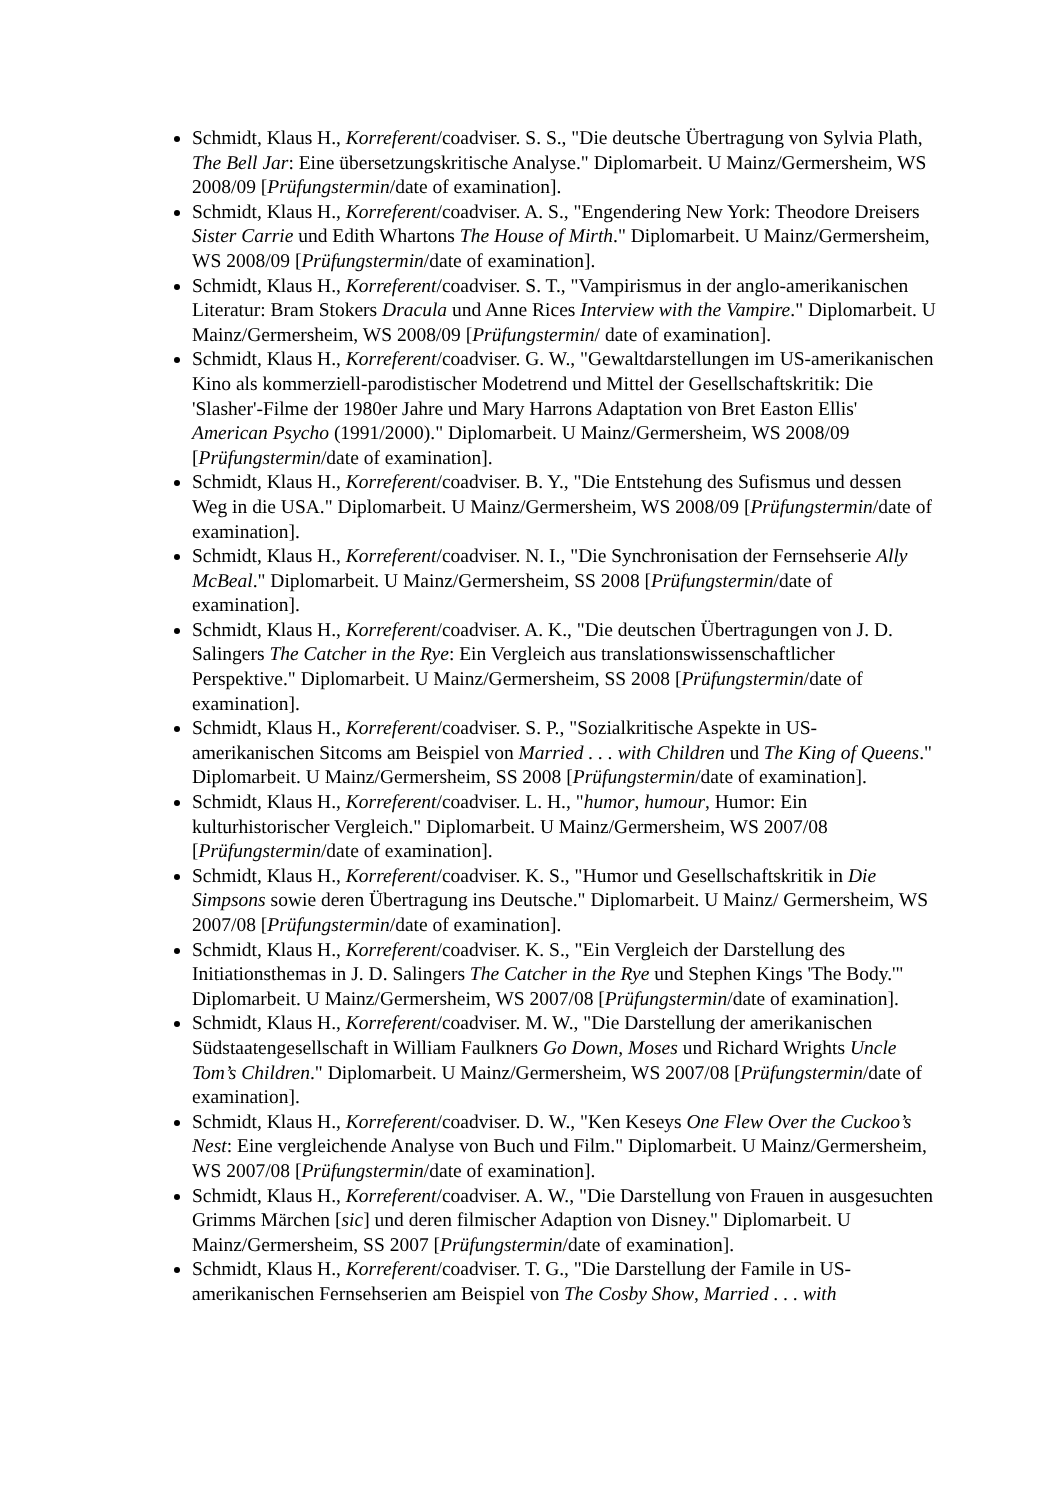Schmidt, Klaus H., Korreferent/coadviser. S. S., "Die deutsche Übertragung von Sylvia Plath, The Bell Jar: Eine übersetzungskritische Analyse." Diplomarbeit. U Mainz/Germersheim, WS 2008/09 [Prüfungstermin/date of examination].
Schmidt, Klaus H., Korreferent/coadviser. A. S., "Engendering New York: Theodore Dreisers Sister Carrie und Edith Whartons The House of Mirth." Diplomarbeit. U Mainz/Germersheim, WS 2008/09 [Prüfungstermin/date of examination].
Schmidt, Klaus H., Korreferent/coadviser. S. T., "Vampirismus in der anglo-amerikanischen Literatur: Bram Stokers Dracula und Anne Rices Interview with the Vampire." Diplomarbeit. U Mainz/Germersheim, WS 2008/09 [Prüfungstermin/ date of examination].
Schmidt, Klaus H., Korreferent/coadviser. G. W., "Gewaltdarstellungen im US-amerikanischen Kino als kommerziell-parodistischer Modetrend und Mittel der Gesellschaftskritik: Die 'Slasher'-Filme der 1980er Jahre und Mary Harrons Adaptation von Bret Easton Ellis' American Psycho (1991/2000)." Diplomarbeit. U Mainz/Germersheim, WS 2008/09 [Prüfungstermin/date of examination].
Schmidt, Klaus H., Korreferent/coadviser. B. Y., "Die Entstehung des Sufismus und dessen Weg in die USA." Diplomarbeit. U Mainz/Germersheim, WS 2008/09 [Prüfungstermin/date of examination].
Schmidt, Klaus H., Korreferent/coadviser. N. I., "Die Synchronisation der Fernsehserie Ally McBeal." Diplomarbeit. U Mainz/Germersheim, SS 2008 [Prüfungstermin/date of examination].
Schmidt, Klaus H., Korreferent/coadviser. A. K., "Die deutschen Übertragungen von J. D. Salingers The Catcher in the Rye: Ein Vergleich aus translationswissenschaftlicher Perspektive." Diplomarbeit. U Mainz/Germersheim, SS 2008 [Prüfungstermin/date of examination].
Schmidt, Klaus H., Korreferent/coadviser. S. P., "Sozialkritische Aspekte in US-amerikanischen Sitcoms am Beispiel von Married . . . with Children und The King of Queens." Diplomarbeit. U Mainz/Germersheim, SS 2008 [Prüfungstermin/date of examination].
Schmidt, Klaus H., Korreferent/coadviser. L. H., "humor, humour, Humor: Ein kulturhistorischer Vergleich." Diplomarbeit. U Mainz/Germersheim, WS 2007/08 [Prüfungstermin/date of examination].
Schmidt, Klaus H., Korreferent/coadviser. K. S., "Humor und Gesellschaftskritik in Die Simpsons sowie deren Übertragung ins Deutsche." Diplomarbeit. U Mainz/ Germersheim, WS 2007/08 [Prüfungstermin/date of examination].
Schmidt, Klaus H., Korreferent/coadviser. K. S., "Ein Vergleich der Darstellung des Initiationsthemas in J. D. Salingers The Catcher in the Rye und Stephen Kings 'The Body.'" Diplomarbeit. U Mainz/Germersheim, WS 2007/08 [Prüfungstermin/date of examination].
Schmidt, Klaus H., Korreferent/coadviser. M. W., "Die Darstellung der amerikanischen Südstaatengesellschaft in William Faulkners Go Down, Moses und Richard Wrights Uncle Tom’s Children." Diplomarbeit. U Mainz/Germersheim, WS 2007/08 [Prüfungstermin/date of examination].
Schmidt, Klaus H., Korreferent/coadviser. D. W., "Ken Keseys One Flew Over the Cuckoo’s Nest: Eine vergleichende Analyse von Buch und Film." Diplomarbeit. U Mainz/Germersheim, WS 2007/08 [Prüfungstermin/date of examination].
Schmidt, Klaus H., Korreferent/coadviser. A. W., "Die Darstellung von Frauen in ausgesuchten Grimms Märchen [sic] und deren filmischer Adaption von Disney." Diplomarbeit. U Mainz/Germersheim, SS 2007 [Prüfungstermin/date of examination].
Schmidt, Klaus H., Korreferent/coadviser. T. G., "Die Darstellung der Famile in US-amerikanischen Fernsehserien am Beispiel von The Cosby Show, Married . . . with